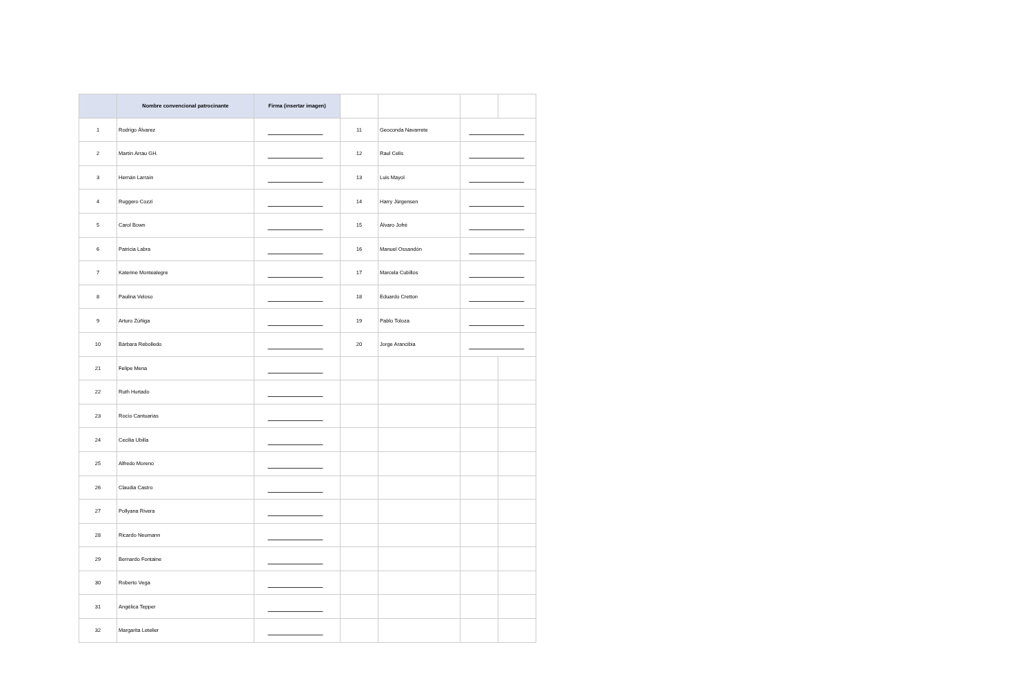| | Nombre convencional patrocinante | Firma (insertar imagen) | | | | |
| 1 | Rodrigo Álvarez | | 11 | Geoconda Navarrete | | |
| 2 | Martín Arrau GH. | | 12 | Raul Celis | | |
| 3 | Hernán Larraín | | 13 | Luis Mayol | | |
| 4 | Ruggero Cozzi | | 14 | Harry Jürgensen | | |
| 5 | Carol Bown | | 15 | Álvaro Jofré | | |
| 6 | Patricia Labra | | 16 | Manuel Ossandón | | |
| 7 | Katerine Montealegre | | 17 | Marcela Cubillos | | |
| 8 | Paulina Veloso | | 18 | Eduardo Cretton | | |
| 9 | Arturo Zúñiga | | 19 | Pablo Toloza | | |
| 10 | Bárbara Rebolledo | | 20 | Jorge Arancibia | | |
| 21 | Felipe Mena | | | | | |
| 22 | Ruth Hurtado | | | | | |
| 23 | Rocío Cantuarias | | | | | |
| 24 | Cecilia Ubilla | | | | | |
| 25 | Alfredo Moreno | | | | | |
| 26 | Claudia Castro | | | | | |
| 27 | Pollyana Rivera | | | | | |
| 28 | Ricardo Neumann | | | | | |
| 29 | Bernardo Fontaine | | | | | |
| 30 | Roberto Vega | | | | | |
| 31 | Angélica Tepper | | | | | |
| 32 | Margarita Letelier | | | | | |